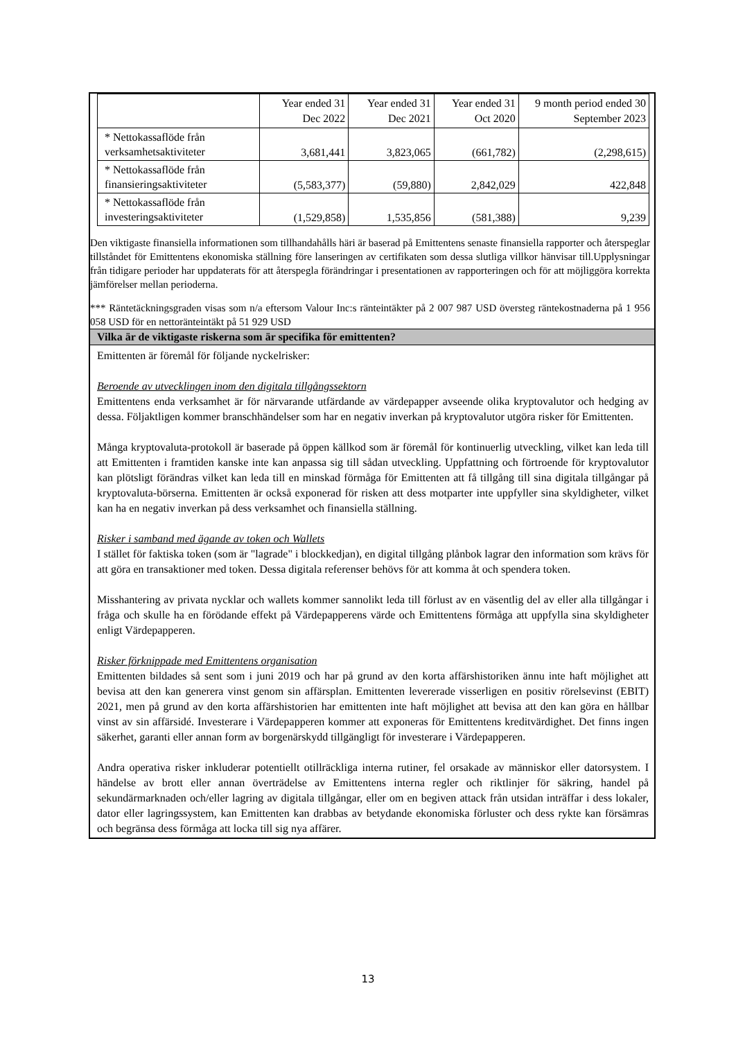| | Year ended 31 Dec 2022 | Year ended 31 Dec 2021 | Year ended 31 Oct 2020 | 9 month period ended 30 September 2023 |
| --- | --- | --- | --- | --- |
| * Nettokassaflöde från verksamhetsaktiviteter | 3,681,441 | 3,823,065 | (661,782) | (2,298,615) |
| * Nettokassaflöde från finansieringsaktiviteter | (5,583,377) | (59,880) | 2,842,029 | 422,848 |
| * Nettokassaflöde från investeringsaktiviteter | (1,529,858) | 1,535,856 | (581,388) | 9,239 |
Den viktigaste finansiella informationen som tillhandahålls häri är baserad på Emittentens senaste finansiella rapporter och återspeglar tillståndet för Emittentens ekonomiska ställning före lanseringen av certifikaten som dessa slutliga villkor hänvisar till.Upplysningar från tidigare perioder har uppdaterats för att återspegla förändringar i presentationen av rapporteringen och för att möjliggöra korrekta jämförelser mellan perioderna.
*** Räntetäckningsgraden visas som n/a eftersom Valour Inc:s ränteintäkter på 2 007 987 USD översteg räntekostnaderna på 1 956 058 USD för en nettoränteintäkt på 51 929 USD
Vilka är de viktigaste riskerna som är specifika för emittenten?
Emittenten är föremål för följande nyckelrisker:
Beroende av utvecklingen inom den digitala tillgångssektorn
Emittentens enda verksamhet är för närvarande utfärdande av värdepapper avseende olika kryptovalutor och hedging av dessa. Följaktligen kommer branschhändelser som har en negativ inverkan på kryptovalutor utgöra risker för Emittenten.
Många kryptovaluta-protokoll är baserade på öppen källkod som är föremål för kontinuerlig utveckling, vilket kan leda till att Emittenten i framtiden kanske inte kan anpassa sig till sådan utveckling. Uppfattning och förtroende för kryptovalutor kan plötsligt förändras vilket kan leda till en minskad förmåga för Emittenten att få tillgång till sina digitala tillgångar på kryptovaluta-börserna. Emittenten är också exponerad för risken att dess motparter inte uppfyller sina skyldigheter, vilket kan ha en negativ inverkan på dess verksamhet och finansiella ställning.
Risker i samband med ägande av token och Wallets
I stället för faktiska token (som är "lagrade" i blockkedjan), en digital tillgång plånbok lagrar den information som krävs för att göra en transaktioner med token. Dessa digitala referenser behövs för att komma åt och spendera token.
Misshantering av privata nycklar och wallets kommer sannolikt leda till förlust av en väsentlig del av eller alla tillgångar i fråga och skulle ha en förödande effekt på Värdepapperens värde och Emittentens förmåga att uppfylla sina skyldigheter enligt Värdepapperen.
Risker förknippade med Emittentens organisation
Emittenten bildades så sent som i juni 2019 och har på grund av den korta affärshistoriken ännu inte haft möjlighet att bevisa att den kan generera vinst genom sin affärsplan. Emittenten levererade visserligen en positiv rörelsevinst (EBIT) 2021, men på grund av den korta affärshistorien har emittenten inte haft möjlighet att bevisa att den kan göra en hållbar vinst av sin affärsidé. Investerare i Värdepapperen kommer att exponeras för Emittentens kreditvärdighet. Det finns ingen säkerhet, garanti eller annan form av borgenärskydd tillgängligt för investerare i Värdepapperen.
Andra operativa risker inkluderar potentiellt otillräckliga interna rutiner, fel orsakade av människor eller datorsystem. I händelse av brott eller annan överträdelse av Emittentens interna regler och riktlinjer för säkring, handel på sekundärmarknaden och/eller lagring av digitala tillgångar, eller om en begiven attack från utsidan inträffar i dess lokaler, dator eller lagringssystem, kan Emittenten kan drabbas av betydande ekonomiska förluster och dess rykte kan försämras och begränsa dess förmåga att locka till sig nya affärer.
13